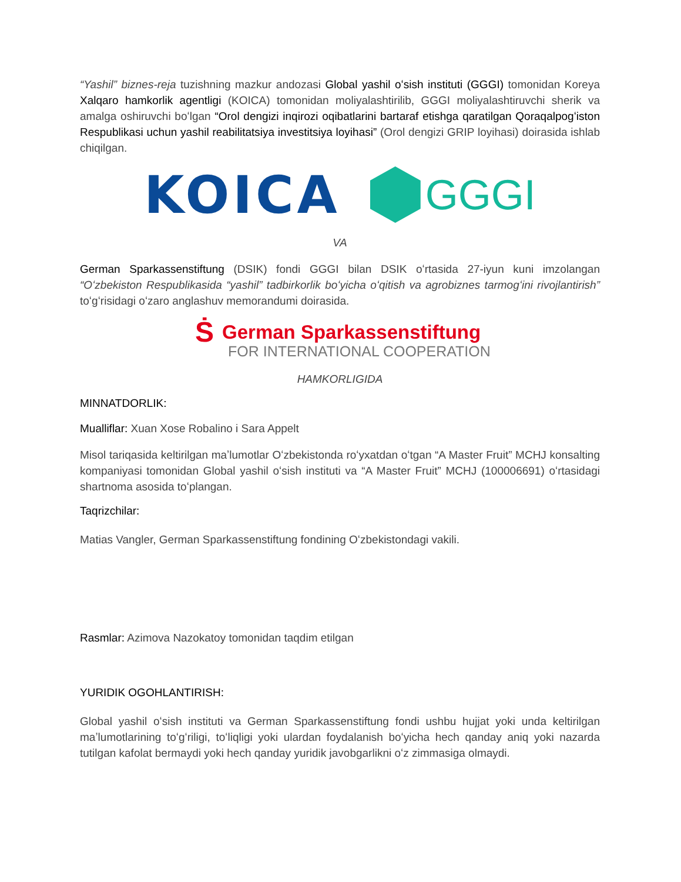“Yashil” biznes-reja tuzishning mazkur andozasi Global yashil oʻsish instituti (GGGI) tomonidan Koreya Xalqaro hamkorlik agentligi (KOICA) tomonidan moliyalashtirilib, GGGI moliyalashtiruvchi sherik va amalga oshiruvchi boʻlgan “Orol dengizi inqirozi oqibatlarini bartaraf etishga qaratilgan Qoraqalpogʻiston Respublikasi uchun yashil reabilitatsiya investitsiya loyihasi” (Orol dengizi GRIP loyihasi) doirasida ishlab chiqilgan.
KOICA
GGGI
VA
German Sparkassenstiftung (DSIK) fondi GGGI bilan DSIK oʻrtasida 27-iyun kuni imzolangan “Oʻzbekiston Respublikasida “yashil” tadbirkorlik boʻyicha oʻqitish va agrobiznes tarmogʻini rivojlantirish” toʻgʻrisidagi oʻzaro anglashuv memorandumi doirasida.
Ṡ German Sparkassenstiftung
FOR INTERNATIONAL COOPERATION
HAMKORLIGIDA
MINNATDORLIK:
Mualliflar: Xuan Xose Robalino i Sara Appelt
Misol tariqasida keltirilgan maʼlumotlar Oʻzbekistonda roʻyxatdan oʻtgan “A Master Fruit” MCHJ konsalting kompaniyasi tomonidan Global yashil oʻsish instituti va “A Master Fruit” MCHJ (100006691) oʻrtasidagi shartnoma asosida toʻplangan.
Taqrizchilar:
Matias Vangler, German Sparkassenstiftung fondining Oʻzbekistondagi vakili.
Rasmlar: Azimova Nazokatoy tomonidan taqdim etilgan
YURIDIK OGOHLANTIRISH:
Global yashil oʻsish instituti va German Sparkassenstiftung fondi ushbu hujjat yoki unda keltirilgan maʼlumotlarining toʻgʻriligi, toʻliqligi yoki ulardan foydalanish boʻyicha hech qanday aniq yoki nazarda tutilgan kafolat bermaydi yoki hech qanday yuridik javobgarlikni oʻz zimmasiga olmaydi.